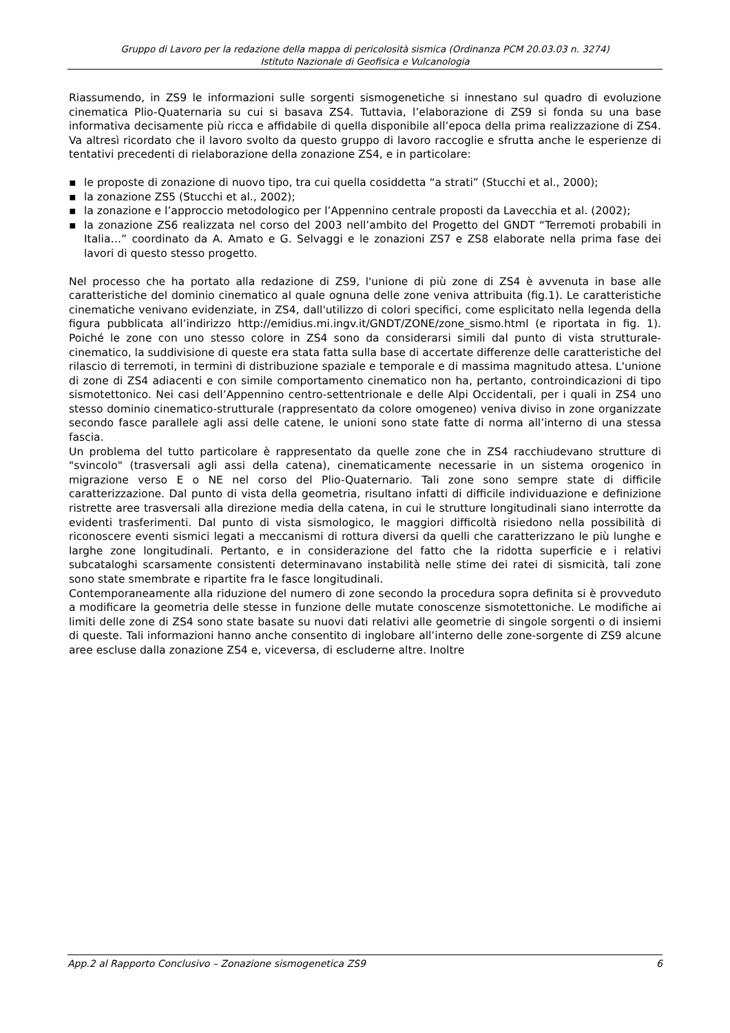Gruppo di Lavoro per la redazione della mappa di pericolosità sismica (Ordinanza PCM 20.03.03 n. 3274)
Istituto Nazionale di Geofisica e Vulcanologia
Riassumendo, in ZS9 le informazioni sulle sorgenti sismogenetiche si innestano sul quadro di evoluzione cinematica Plio-Quaternaria su cui si basava ZS4. Tuttavia, l’elaborazione di ZS9 si fonda su una base informativa decisamente più ricca e affidabile di quella disponibile all’epoca della prima realizzazione di ZS4. Va altresì ricordato che il lavoro svolto da questo gruppo di lavoro raccoglie e sfrutta anche le esperienze di tentativi precedenti di rielaborazione della zonazione ZS4, e in particolare:
▪ le proposte di zonazione di nuovo tipo, tra cui quella cosiddetta “a strati” (Stucchi et al., 2000);
▪ la zonazione ZS5 (Stucchi et al., 2002);
▪ la zonazione e l’approccio metodologico per l’Appennino centrale proposti da Lavecchia et al. (2002);
▪ la zonazione ZS6 realizzata nel corso del 2003 nell’ambito del Progetto del GNDT “Terremoti probabili in Italia…” coordinato da A. Amato e G. Selvaggi e le zonazioni ZS7 e ZS8 elaborate nella prima fase dei lavori di questo stesso progetto.
Nel processo che ha portato alla redazione di ZS9, l'unione di più zone di ZS4 è avvenuta in base alle caratteristiche del dominio cinematico al quale ognuna delle zone veniva attribuita (fig.1). Le caratteristiche cinematiche venivano evidenziate, in ZS4, dall'utilizzo di colori specifici, come esplicitato nella legenda della figura pubblicata all’indirizzo http://emidius.mi.ingv.it/GNDT/ZONE/zone_sismo.html (e riportata in fig. 1). Poiché le zone con uno stesso colore in ZS4 sono da considerarsi simili dal punto di vista strutturale-cinematico, la suddivisione di queste era stata fatta sulla base di accertate differenze delle caratteristiche del rilascio di terremoti, in termini di distribuzione spaziale e temporale e di massima magnitudo attesa. L'unione di zone di ZS4 adiacenti e con simile comportamento cinematico non ha, pertanto, controindicazioni di tipo sismotettonico. Nei casi dell’Appennino centro-settentrionale e delle Alpi Occidentali, per i quali in ZS4 uno stesso dominio cinematico-strutturale (rappresentato da colore omogeneo) veniva diviso in zone organizzate secondo fasce parallele agli assi delle catene, le unioni sono state fatte di norma all’interno di una stessa fascia.
Un problema del tutto particolare è rappresentato da quelle zone che in ZS4 racchiudevano strutture di "svincolo" (trasversali agli assi della catena), cinematicamente necessarie in un sistema orogenico in migrazione verso E o NE nel corso del Plio-Quaternario. Tali zone sono sempre state di difficile caratterizzazione. Dal punto di vista della geometria, risultano infatti di difficile individuazione e definizione ristrette aree trasversali alla direzione media della catena, in cui le strutture longitudinali siano interrotte da evidenti trasferimenti. Dal punto di vista sismologico, le maggiori difficoltà risiedono nella possibilità di riconoscere eventi sismici legati a meccanismi di rottura diversi da quelli che caratterizzano le più lunghe e larghe zone longitudinali. Pertanto, e in considerazione del fatto che la ridotta superficie e i relativi subcataloghi scarsamente consistenti determinavano instabilità nelle stime dei ratei di sismicità, tali zone sono state smembrate e ripartite fra le fasce longitudinali.
Contemporaneamente alla riduzione del numero di zone secondo la procedura sopra definita si è provveduto a modificare la geometria delle stesse in funzione delle mutate conoscenze sismotettoniche. Le modifiche ai limiti delle zone di ZS4 sono state basate su nuovi dati relativi alle geometrie di singole sorgenti o di insiemi di queste. Tali informazioni hanno anche consentito di inglobare all’interno delle zone-sorgente di ZS9 alcune aree escluse dalla zonazione ZS4 e, viceversa, di escluderne altre. Inoltre
App.2 al Rapporto Conclusivo – Zonazione sismogenetica ZS9 6